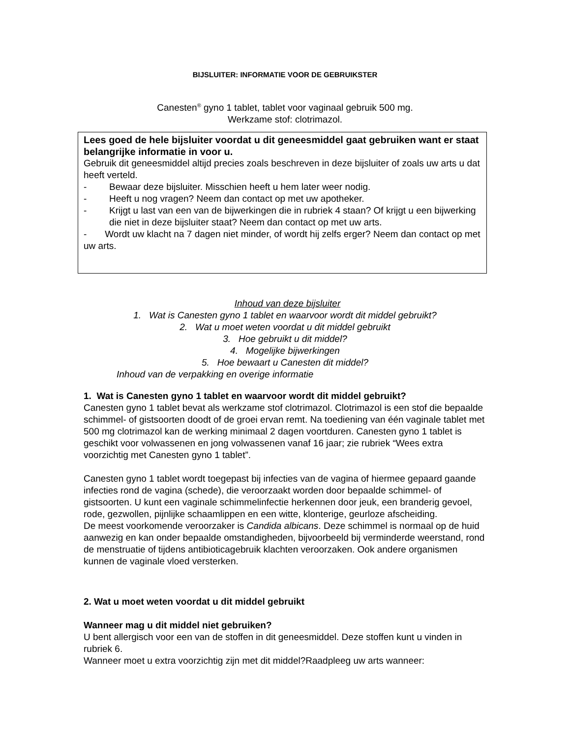BIJSLUITER: INFORMATIE VOOR DE GEBRUIKSTER
Canesten<sup>®</sup> gyno 1 tablet, tablet voor vaginaal gebruik 500 mg.
Werkzame stof: clotrimazol.
Lees goed de hele bijsluiter voordat u dit geneesmiddel gaat gebruiken want er staat belangrijke informatie in voor u.
Gebruik dit geneesmiddel altijd precies zoals beschreven in deze bijsluiter of zoals uw arts u dat heeft verteld.
- Bewaar deze bijsluiter. Misschien heeft u hem later weer nodig.
- Heeft u nog vragen? Neem dan contact op met uw apotheker.
- Krijgt u last van een van de bijwerkingen die in rubriek 4 staan? Of krijgt u een bijwerking die niet in deze bijsluiter staat? Neem dan contact op met uw arts.
- Wordt uw klacht na 7 dagen niet minder, of wordt hij zelfs erger? Neem dan contact op met uw arts.
Inhoud van deze bijsluiter
1. Wat is Canesten gyno 1 tablet en waarvoor wordt dit middel gebruikt?
2. Wat u moet weten voordat u dit middel gebruikt
3. Hoe gebruikt u dit middel?
4. Mogelijke bijwerkingen
5. Hoe bewaart u Canesten dit middel?
Inhoud van de verpakking en overige informatie
1. Wat is Canesten gyno 1 tablet en waarvoor wordt dit middel gebruikt?
Canesten gyno 1 tablet bevat als werkzame stof clotrimazol. Clotrimazol is een stof die bepaalde schimmel- of gistsoorten doodt of de groei ervan remt. Na toediening van één vaginale tablet met 500 mg clotrimazol kan de werking minimaal 2 dagen voortduren. Canesten gyno 1 tablet is geschikt voor volwassenen en jong volwassenen vanaf 16 jaar; zie rubriek “Wees extra voorzichtig met Canesten gyno 1 tablet”.
Canesten gyno 1 tablet wordt toegepast bij infecties van de vagina of hiermee gepaard gaande infecties rond de vagina (schede), die veroorzaakt worden door bepaalde schimmel- of gistsoorten. U kunt een vaginale schimmelinfectie herkennen door jeuk, een branderig gevoel, rode, gezwollen, pijnlijke schaamlippen en een witte, klonterige, geurloze afscheiding.
De meest voorkomende veroorzaker is Candida albicans. Deze schimmel is normaal op de huid aanwezig en kan onder bepaalde omstandigheden, bijvoorbeeld bij verminderde weerstand, rond de menstruatie of tijdens antibioticagebruik klachten veroorzaken. Ook andere organismen kunnen de vaginale vloed versterken.
2. Wat u moet weten voordat u dit middel gebruikt
Wanneer mag u dit middel niet gebruiken?
U bent allergisch voor een van de stoffen in dit geneesmiddel. Deze stoffen kunt u vinden in rubriek 6.
Wanneer moet u extra voorzichtig zijn met dit middel?Raadpleeg uw arts wanneer: